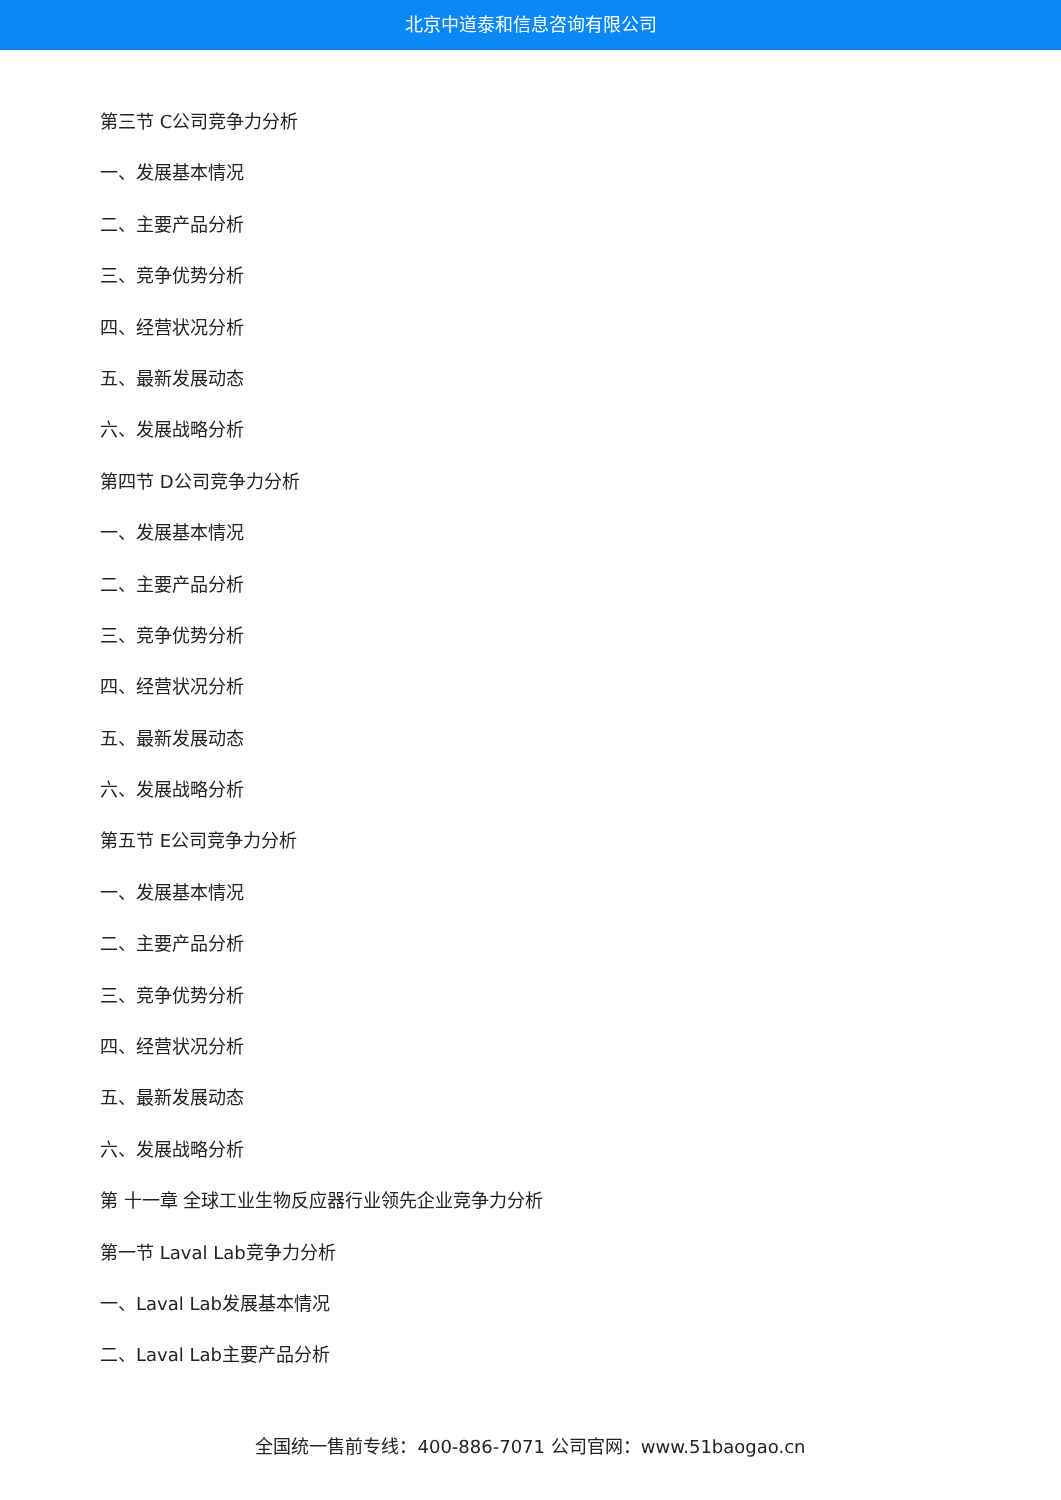北京中道泰和信息咨询有限公司
第三节 C公司竞争力分析
一、发展基本情况
二、主要产品分析
三、竞争优势分析
四、经营状况分析
五、最新发展动态
六、发展战略分析
第四节 D公司竞争力分析
一、发展基本情况
二、主要产品分析
三、竞争优势分析
四、经营状况分析
五、最新发展动态
六、发展战略分析
第五节 E公司竞争力分析
一、发展基本情况
二、主要产品分析
三、竞争优势分析
四、经营状况分析
五、最新发展动态
六、发展战略分析
第 十一章 全球工业生物反应器行业领先企业竞争力分析
第一节 Laval Lab竞争力分析
一、Laval Lab发展基本情况
二、Laval Lab主要产品分析
全国统一售前专线：400-886-7071 公司官网：www.51baogao.cn